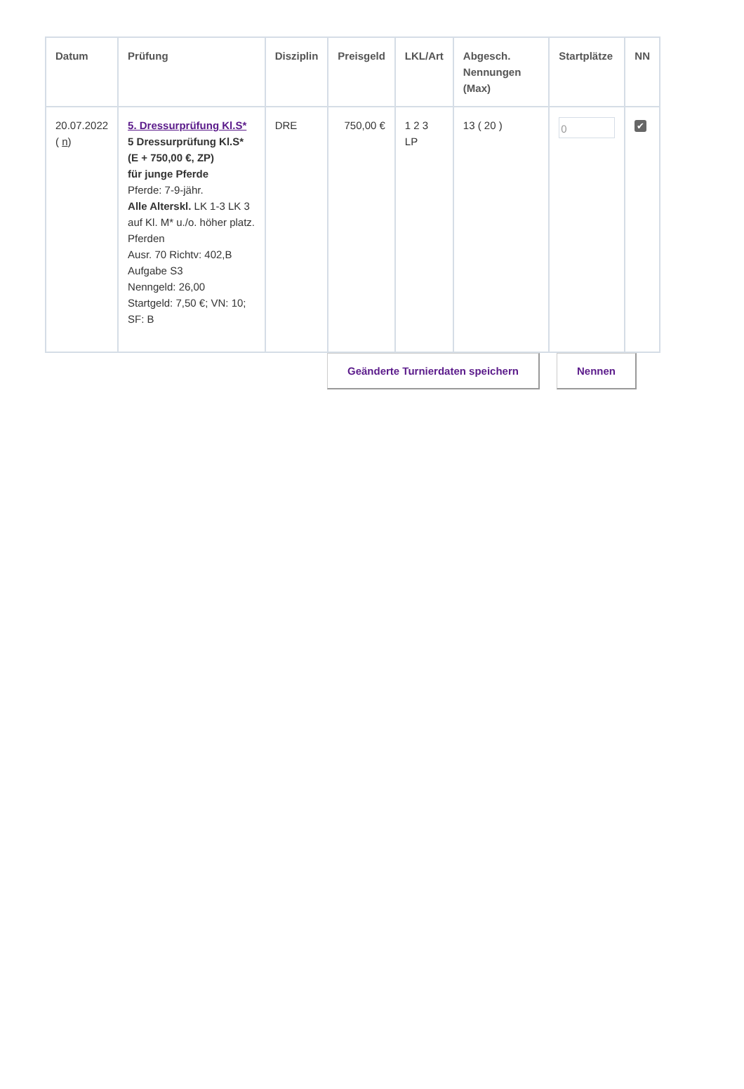| Datum | Prüfung | Disziplin | Preisgeld | LKL/Art | Abgesch. Nennungen (Max) | Startplätze | NN |
| --- | --- | --- | --- | --- | --- | --- | --- |
| 20.07.2022 ( n ) | 5. Dressurprüfung Kl.S* 5 Dressurprüfung Kl.S* (E + 750,00 €, ZP) für junge Pferde Pferde: 7-9-jähr. Alle Alterskl. LK 1-3 LK 3 auf Kl. M* u./o. höher platz. Pferden Ausr. 70 Richtv: 402,B Aufgabe S3 Nenngeld: 26,00 Startgeld: 7,50 €; VN: 10; SF: B | DRE | 750,00 € | 1 2 3 LP | 13 ( 20 ) | 0 | ✔ |
Geänderte Turnierdaten speichern
Nennen